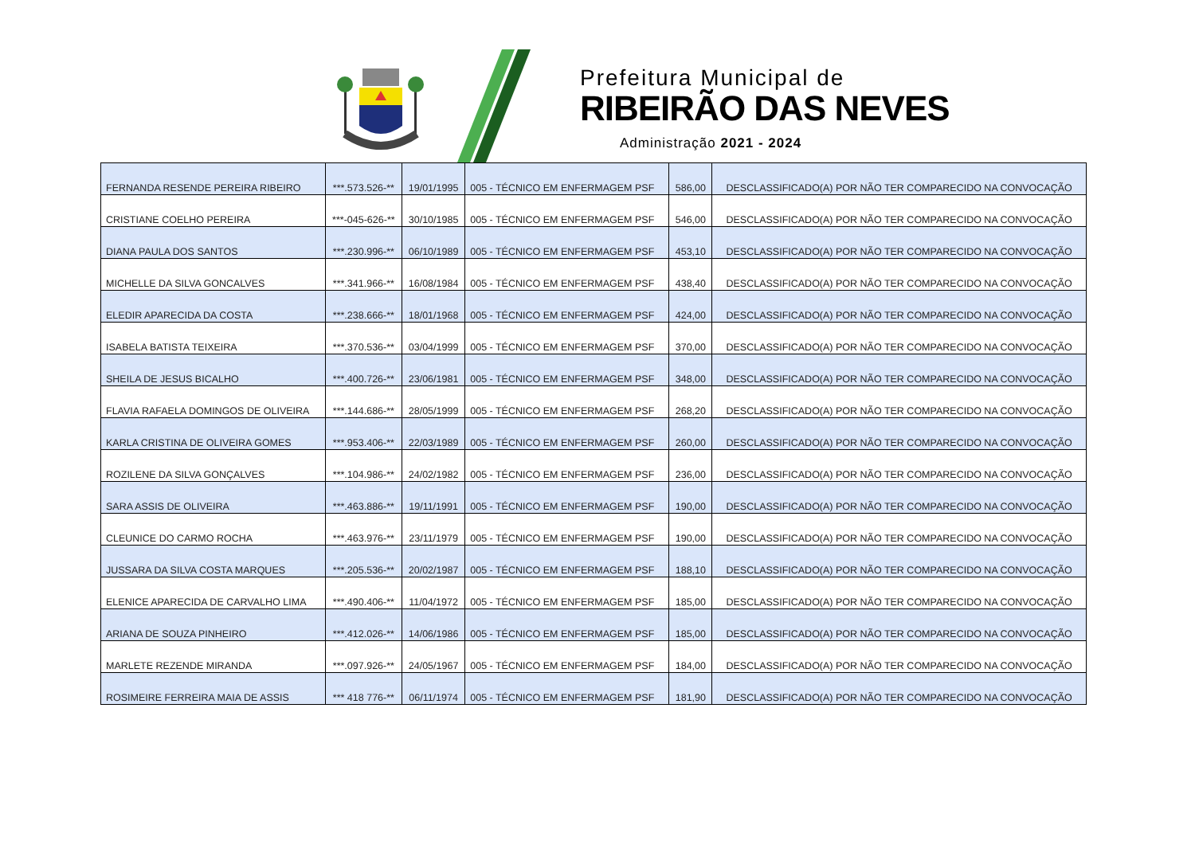Prefeitura Municipal de
RIBEIRÃO DAS NEVES
Administração 2021 - 2024
| FERNANDA RESENDE PEREIRA RIBEIRO | ***.573.526-** | 19/01/1995 | 005 - TÉCNICO EM ENFERMAGEM PSF | 586,00 | DESCLASSIFICADO(A) POR NÃO TER COMPARECIDO NA CONVOCAÇÃO |
| CRISTIANE COELHO PEREIRA | ***-045-626-** | 30/10/1985 | 005 - TÉCNICO EM ENFERMAGEM PSF | 546,00 | DESCLASSIFICADO(A) POR NÃO TER COMPARECIDO NA CONVOCAÇÃO |
| DIANA PAULA DOS SANTOS | ***.230.996-** | 06/10/1989 | 005 - TÉCNICO EM ENFERMAGEM PSF | 453,10 | DESCLASSIFICADO(A) POR NÃO TER COMPARECIDO NA CONVOCAÇÃO |
| MICHELLE DA SILVA GONCALVES | ***.341.966-** | 16/08/1984 | 005 - TÉCNICO EM ENFERMAGEM PSF | 438,40 | DESCLASSIFICADO(A) POR NÃO TER COMPARECIDO NA CONVOCAÇÃO |
| ELEDIR APARECIDA DA COSTA | ***.238.666-** | 18/01/1968 | 005 - TÉCNICO EM ENFERMAGEM PSF | 424,00 | DESCLASSIFICADO(A) POR NÃO TER COMPARECIDO NA CONVOCAÇÃO |
| ISABELA BATISTA TEIXEIRA | ***.370.536-** | 03/04/1999 | 005 - TÉCNICO EM ENFERMAGEM PSF | 370,00 | DESCLASSIFICADO(A) POR NÃO TER COMPARECIDO NA CONVOCAÇÃO |
| SHEILA DE JESUS BICALHO | ***.400.726-** | 23/06/1981 | 005 - TÉCNICO EM ENFERMAGEM PSF | 348,00 | DESCLASSIFICADO(A) POR NÃO TER COMPARECIDO NA CONVOCAÇÃO |
| FLAVIA RAFAELA DOMINGOS DE OLIVEIRA | ***.144.686-** | 28/05/1999 | 005 - TÉCNICO EM ENFERMAGEM PSF | 268,20 | DESCLASSIFICADO(A) POR NÃO TER COMPARECIDO NA CONVOCAÇÃO |
| KARLA CRISTINA DE OLIVEIRA GOMES | ***.953.406-** | 22/03/1989 | 005 - TÉCNICO EM ENFERMAGEM PSF | 260,00 | DESCLASSIFICADO(A) POR NÃO TER COMPARECIDO NA CONVOCAÇÃO |
| ROZILENE DA SILVA GONÇALVES | ***.104.986-** | 24/02/1982 | 005 - TÉCNICO EM ENFERMAGEM PSF | 236,00 | DESCLASSIFICADO(A) POR NÃO TER COMPARECIDO NA CONVOCAÇÃO |
| SARA ASSIS DE OLIVEIRA | ***.463.886-** | 19/11/1991 | 005 - TÉCNICO EM ENFERMAGEM PSF | 190,00 | DESCLASSIFICADO(A) POR NÃO TER COMPARECIDO NA CONVOCAÇÃO |
| CLEUNICE DO CARMO ROCHA | ***.463.976-** | 23/11/1979 | 005 - TÉCNICO EM ENFERMAGEM PSF | 190,00 | DESCLASSIFICADO(A) POR NÃO TER COMPARECIDO NA CONVOCAÇÃO |
| JUSSARA DA SILVA COSTA MARQUES | ***.205.536-** | 20/02/1987 | 005 - TÉCNICO EM ENFERMAGEM PSF | 188,10 | DESCLASSIFICADO(A) POR NÃO TER COMPARECIDO NA CONVOCAÇÃO |
| ELENICE APARECIDA DE CARVALHO LIMA | ***.490.406-** | 11/04/1972 | 005 - TÉCNICO EM ENFERMAGEM PSF | 185,00 | DESCLASSIFICADO(A) POR NÃO TER COMPARECIDO NA CONVOCAÇÃO |
| ARIANA DE SOUZA PINHEIRO | ***.412.026-** | 14/06/1986 | 005 - TÉCNICO EM ENFERMAGEM PSF | 185,00 | DESCLASSIFICADO(A) POR NÃO TER COMPARECIDO NA CONVOCAÇÃO |
| MARLETE REZENDE MIRANDA | ***.097.926-** | 24/05/1967 | 005 - TÉCNICO EM ENFERMAGEM PSF | 184,00 | DESCLASSIFICADO(A) POR NÃO TER COMPARECIDO NA CONVOCAÇÃO |
| ROSIMEIRE FERREIRA MAIA DE ASSIS | *** 418 776-** | 06/11/1974 | 005 - TÉCNICO EM ENFERMAGEM PSF | 181,90 | DESCLASSIFICADO(A) POR NÃO TER COMPARECIDO NA CONVOCAÇÃO |